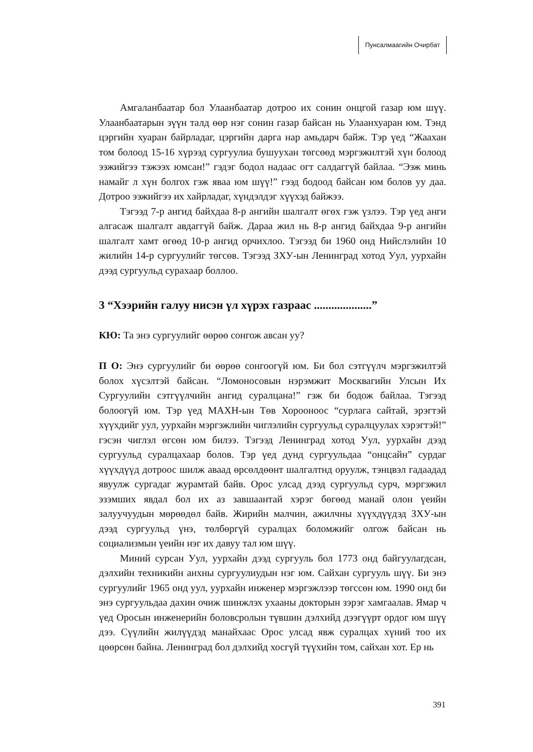Пунсалмаагийн Очирбат
Амгаланбаатар бол Улаанбаатар дотроо их сонин онцгой газар юм шүү. Улаанбаатарын зүүн талд өөр нэг сонин газар байсан нь Улаанхуаран юм. Тэнд цэргийн хуаран байрладаг, цэргийн дарга нар амьдарч байж. Тэр үед “Жаахан том болоод 15-16 хүрээд сургуулиа бушуухан төгсөөд мэргэжилтэй хүн болоод ээжийгээ тэжээх юмсан!” гэдэг бодол надаас огт салдаггүй байлаа. “Ээж минь намайг л хүн болгох гэж яваа юм шүү!” гээд бодоод байсан юм болов уу даа. Дотроо ээжийгээ их хайрладаг, хүндэлдэг хүүхэд байжээ.
Тэгээд 7-р ангид байхдаа 8-р ангийн шалгалт өгөх гэж үзлээ. Тэр үед анги алгасаж шалгалт авдаггүй байж. Дараа жил нь 8-р ангид байхдаа 9-р ангийн шалгалт хамт өгөөд 10-р ангид орчихлоо. Тэгээд би 1960 онд Нийслэлийн 10 жилийн 14-р сургуулийг төгсөв. Тэгээд ЗХУ-ын Ленинград хотод Уул, уурхайн дээд сургуульд сурахаар боллоо.
3 “Хээрийн галуу нисэн үл хүрэх газраас ....................”
КЮ: Та энэ сургуулийг өөрөө сонгож авсан уу?
П О: Энэ сургуулийг би өөрөө сонгоогүй юм. Би бол сэтгүүлч мэргэжилтэй болох хүсэлтэй байсан. “Ломоносовын нэрэмжит Москвагийн Улсын Их Сургуулийн сэтгүүлчийн ангид суралцана!” гэж би бодож байлаа. Тэгээд болоогүй юм. Тэр үед МАХН-ын Төв Хорооноос “сурлага сайтай, эрэгтэй хүүхдийг уул, уурхайн мэргэжлийн чиглэлийн сургуульд суралцуулах хэрэгтэй!” гэсэн чиглэл өгсөн юм билээ. Тэгээд Ленинград хотод Уул, уурхайн дээд сургуульд суралцахаар болов. Тэр үед дунд сургуульдаа “онцсайн” сурдаг хүүхдүүд дотроос шилж аваад өрсөлдөөнт шалгалтнд оруулж, тэнцвэл гадаадад явуулж сургадаг журамтай байв. Орос улсад дээд сургуульд сурч, мэргэжил эзэмших явдал бол их аз завшаантай хэрэг бөгөөд манай олон үеийн залуучуудын мөрөөдөл байв. Жирийн малчин, ажилчны хүүхдүүдэд ЗХУ-ын дээд сургуульд үнэ, төлбөргүй суралцах боломжийг олгож байсан нь социализмын үеийн нэг их давуу тал юм шүү.
Миний сурсан Уул, уурхайн дээд сургууль бол 1773 онд байгуулагдсан, дэлхийн техникийн анхны сургуулиудын нэг юм. Сайхан сургууль шүү. Би энэ сургуулийг 1965 онд уул, уурхайн инженер мэргэжлээр төгссөн юм. 1990 онд би энэ сургуульдаа дахин очиж шинжлэх ухааны докторын зэрэг хамгаалав. Ямар ч үед Оросын инженерийн боловсролын түвшин дэлхийд дээгүүрт ордог юм шүү дээ. Сүүлийн жилүүдэд манайхаас Орос улсад явж суралцах хүний тоо их цөөрсөн байна. Ленинград бол дэлхийд хосгүй түүхийн том, сайхан хот. Ер нь
391